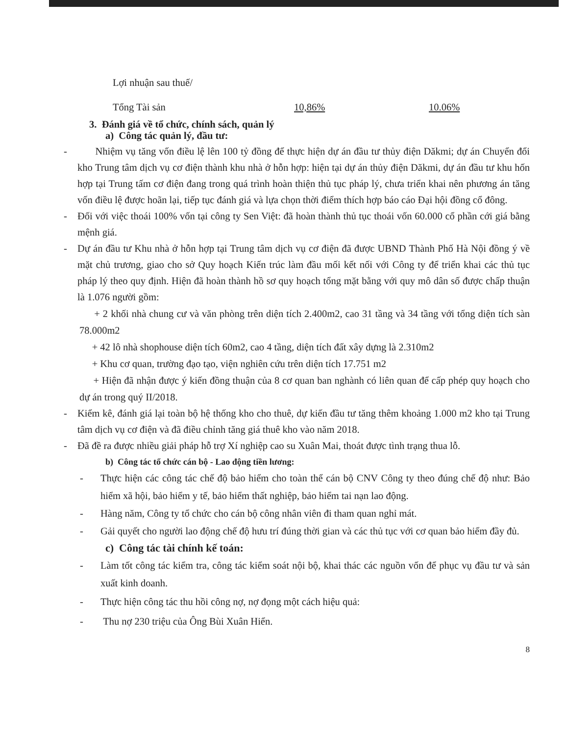Lợi nhuận sau thuế/
Tổng Tài sản 10,86% 10.06%
3. Đánh giá về tổ chức, chính sách, quản lý
a) Công tác quản lý, đầu tư:
- Nhiệm vụ tăng vốn điều lệ lên 100 tỷ đồng để thực hiện dự án đầu tư thủy điện Dăkmi; dự án Chuyển đổi kho Trung tâm dịch vụ cơ điện thành khu nhà ở hỗn hợp: hiện tại dự án thủy điện Dăkmi, dự án đầu tư khu hốn hợp tại Trung tấm cơ điện đang trong quá trình hoàn thiện thủ tục pháp lý, chưa triển khai nên phương án tăng vốn điều lệ được hoãn lại, tiếp tục đánh giá và lựa chọn thời điểm thích hợp báo cáo Đại hội đồng cổ đông.
- Đối với việc thoái 100% vốn tại công ty Sen Việt: đã hoàn thành thủ tục thoái vốn 60.000 cổ phần cới giá bằng mệnh giá.
- Dự án đầu tư Khu nhà ở hỗn hợp tại Trung tâm dịch vụ cơ điện đã được UBND Thành Phố Hà Nội đồng ý về mặt chủ trương, giao cho sở Quy hoạch Kiến trúc làm đầu mối kết nối với Công ty để triển khai các thủ tục pháp lý theo quy định. Hiện đã hoàn thành hồ sơ quy hoạch tổng mặt bằng với quy mô dân số được chấp thuận là 1.076 người gồm:
+ 2 khối nhà chung cư và văn phòng trên diện tích 2.400m2, cao 31 tầng và 34 tầng với tổng diện tích sàn 78.000m2
+ 42 lô nhà shophouse diện tích 60m2, cao 4 tầng, diện tích đất xây dựng là 2.310m2
+ Khu cơ quan, trường đạo tạo, viện nghiên cứu trên diện tích 17.751 m2
+ Hiện đã nhận được ý kiến đồng thuận của 8 cơ quan ban nghành có liên quan để cấp phép quy hoạch cho dự án trong quý II/2018.
- Kiểm kê, đánh giá lại toàn bộ hệ thống kho cho thuê, dự kiến đầu tư tăng thêm khoảng 1.000 m2 kho tại Trung tâm dịch vụ cơ điện và đã điều chỉnh tăng giá thuê kho vào năm 2018.
- Đã đề ra được nhiều giải pháp hỗ trợ Xí nghiệp cao su Xuân Mai, thoát được tình trạng thua lỗ.
b) Công tác tổ chức cán bộ - Lao động tiền lương:
- Thực hiện các công tác chế độ bảo hiểm cho toàn thể cán bộ CNV Công ty theo đúng chế độ như: Bảo hiểm xã hội, bảo hiểm y tế, bảo hiểm thất nghiệp, bảo hiểm tai nạn lao động.
- Hàng năm, Công ty tổ chức cho cán bộ công nhân viên đi tham quan nghỉ mát.
- Gải quyết cho người lao động chế độ hưu trí đúng thời gian và các thủ tục với cơ quan bảo hiểm đầy đủ.
c) Công tác tài chính kế toán:
- Làm tốt công tác kiểm tra, công tác kiểm soát nội bộ, khai thác các nguồn vốn để phục vụ đầu tư và sản xuất kinh doanh.
- Thực hiện công tác thu hồi công nợ, nợ đọng một cách hiệu quả:
- Thu nợ 230 triệu của Ông Bùi Xuân Hiển.
8